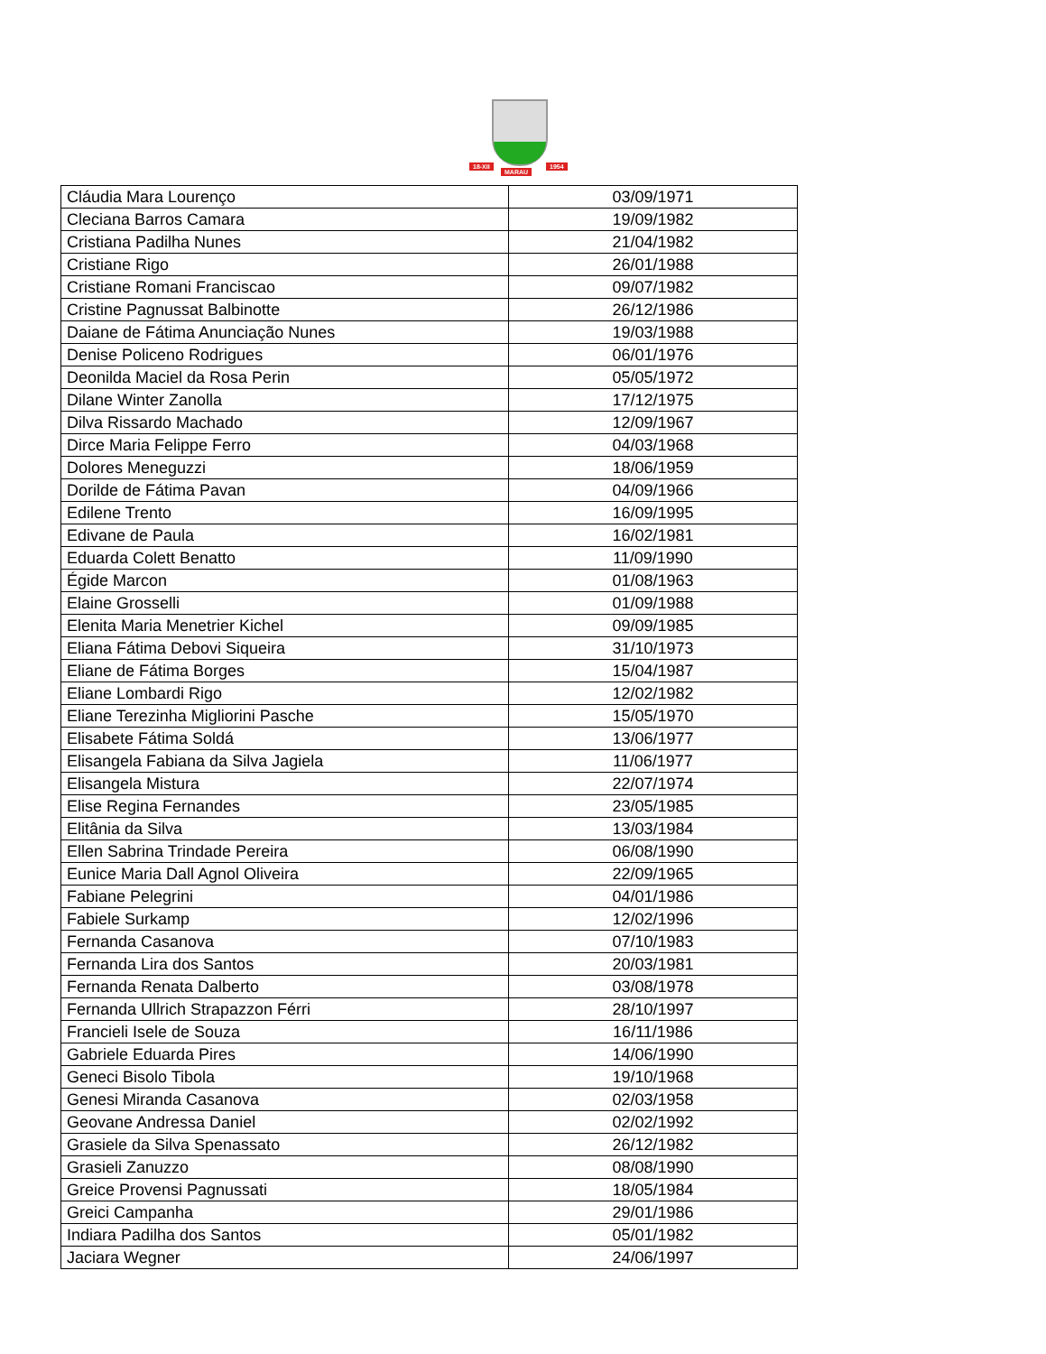18-XII
MARAU
1954
| Cláudia Mara Lourenço | 03/09/1971 |
| Cleciana Barros Camara | 19/09/1982 |
| Cristiana Padilha Nunes | 21/04/1982 |
| Cristiane Rigo | 26/01/1988 |
| Cristiane Romani Franciscao | 09/07/1982 |
| Cristine Pagnussat Balbinotte | 26/12/1986 |
| Daiane de Fátima Anunciação Nunes | 19/03/1988 |
| Denise Policeno Rodrigues | 06/01/1976 |
| Deonilda Maciel da Rosa Perin | 05/05/1972 |
| Dilane Winter Zanolla | 17/12/1975 |
| Dilva Rissardo Machado | 12/09/1967 |
| Dirce Maria Felippe Ferro | 04/03/1968 |
| Dolores Meneguzzi | 18/06/1959 |
| Dorilde de Fátima Pavan | 04/09/1966 |
| Edilene Trento | 16/09/1995 |
| Edivane de Paula | 16/02/1981 |
| Eduarda Colett Benatto | 11/09/1990 |
| Égide Marcon | 01/08/1963 |
| Elaine Grosselli | 01/09/1988 |
| Elenita Maria Menetrier Kichel | 09/09/1985 |
| Eliana Fátima Debovi Siqueira | 31/10/1973 |
| Eliane de Fátima Borges | 15/04/1987 |
| Eliane Lombardi Rigo | 12/02/1982 |
| Eliane Terezinha Migliorini Pasche | 15/05/1970 |
| Elisabete Fátima Soldá | 13/06/1977 |
| Elisangela Fabiana da Silva Jagiela | 11/06/1977 |
| Elisangela Mistura | 22/07/1974 |
| Elise Regina Fernandes | 23/05/1985 |
| Elitânia da Silva | 13/03/1984 |
| Ellen Sabrina Trindade Pereira | 06/08/1990 |
| Eunice Maria Dall Agnol Oliveira | 22/09/1965 |
| Fabiane Pelegrini | 04/01/1986 |
| Fabiele Surkamp | 12/02/1996 |
| Fernanda Casanova | 07/10/1983 |
| Fernanda Lira dos Santos | 20/03/1981 |
| Fernanda Renata Dalberto | 03/08/1978 |
| Fernanda Ullrich Strapazzon Férri | 28/10/1997 |
| Francieli Isele de Souza | 16/11/1986 |
| Gabriele Eduarda Pires | 14/06/1990 |
| Geneci Bisolo Tibola | 19/10/1968 |
| Genesi Miranda Casanova | 02/03/1958 |
| Geovane Andressa Daniel | 02/02/1992 |
| Grasiele da Silva Spenassato | 26/12/1982 |
| Grasieli Zanuzzo | 08/08/1990 |
| Greice Provensi Pagnussati | 18/05/1984 |
| Greici Campanha | 29/01/1986 |
| Indiara Padilha dos Santos | 05/01/1982 |
| Jaciara Wegner | 24/06/1997 |